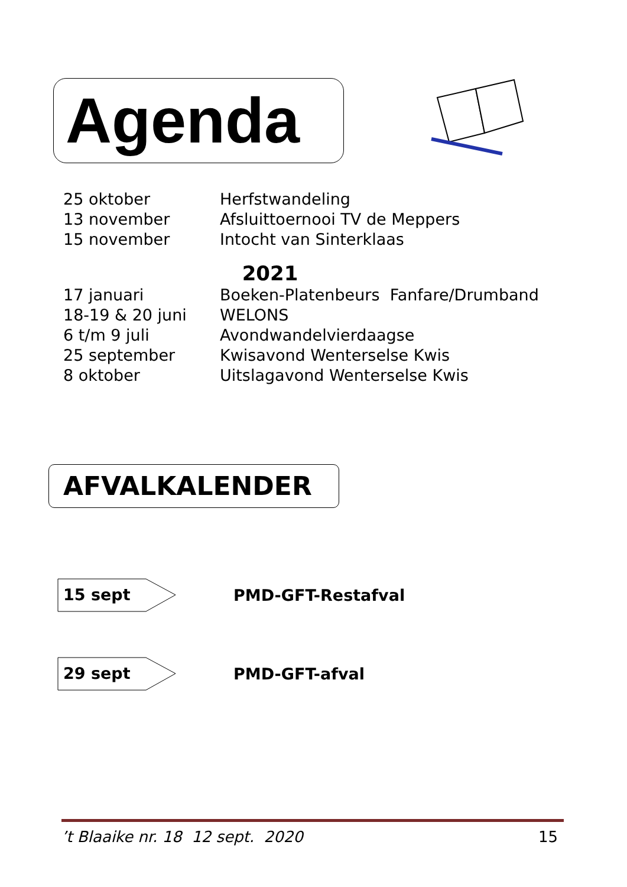Agenda
25 oktober Herfstwandeling
13 november Afsluittoernooi TV de Meppers
15 november Intocht van Sinterklaas
2021
17 januari Boeken-Platenbeurs Fanfare/Drumband
18-19 & 20 juni WELONS
6 t/m 9 juli Avondwandelvierdaagse
25 september Kwisavond Wenterselse Kwis
8 oktober Uitslagavond Wenterselse Kwis
AFVALKALENDER
15 sept
PMD-GFT-Restafval
29 sept
PMD-GFT-afval
’t Blaaike nr. 18 12 sept. 2020 15